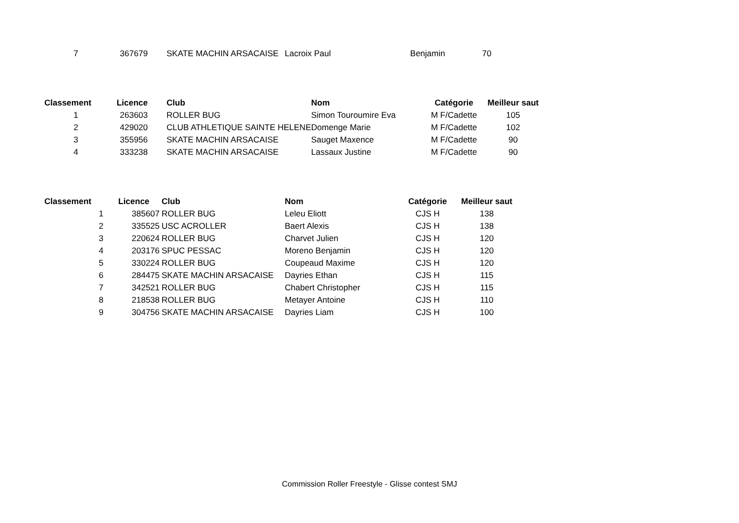| 7 | 367679 | SKATE MACHIN ARSACAISE | Lacroix Paul | Benjamin | 70 |
| Classement | Licence | Club | Nom | Catégorie | Meilleur saut |
| --- | --- | --- | --- | --- | --- |
| 1 | 263603 | ROLLER BUG | Simon Touroumire Eva | M F/Cadette | 105 |
| 2 | 429020 | CLUB ATHLETIQUE SAINTE HELENE | Domenge Marie | M F/Cadette | 102 |
| 3 | 355956 | SKATE MACHIN ARSACAISE | Sauget Maxence | M F/Cadette | 90 |
| 4 | 333238 | SKATE MACHIN ARSACAISE | Lassaux Justine | M F/Cadette | 90 |
| Classement | Licence | Club | Nom | Catégorie | Meilleur saut |
| --- | --- | --- | --- | --- | --- |
| 1 | 385607 | ROLLER BUG | Leleu Eliott | CJS H | 138 |
| 2 | 335525 | USC ACROLLER | Baert Alexis | CJS H | 138 |
| 3 | 220624 | ROLLER BUG | Charvet Julien | CJS H | 120 |
| 4 | 203176 | SPUC PESSAC | Moreno Benjamin | CJS H | 120 |
| 5 | 330224 | ROLLER BUG | Coupeaud Maxime | CJS H | 120 |
| 6 | 284475 | SKATE MACHIN ARSACAISE | Dayries Ethan | CJS H | 115 |
| 7 | 342521 | ROLLER BUG | Chabert Christopher | CJS H | 115 |
| 8 | 218538 | ROLLER BUG | Metayer Antoine | CJS H | 110 |
| 9 | 304756 | SKATE MACHIN ARSACAISE | Dayries Liam | CJS H | 100 |
Commission Roller Freestyle - Glisse contest SMJ